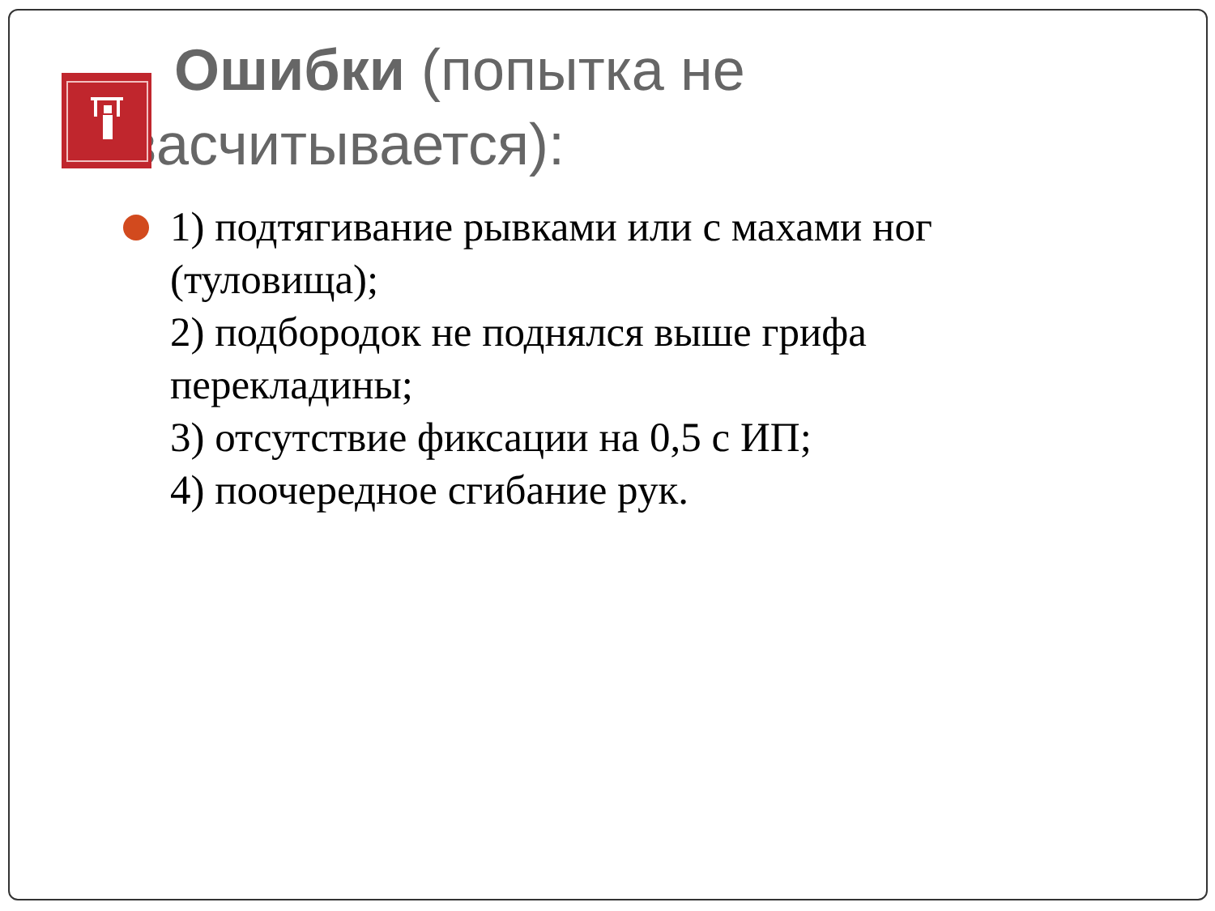Ошибки (попытка не засчитывается):
1) подтягивание рывками или с махами ног (туловища);
2) подбородок не поднялся выше грифа перекладины;
3) отсутствие фиксации на 0,5 с ИП;
4) поочередное сгибание рук.